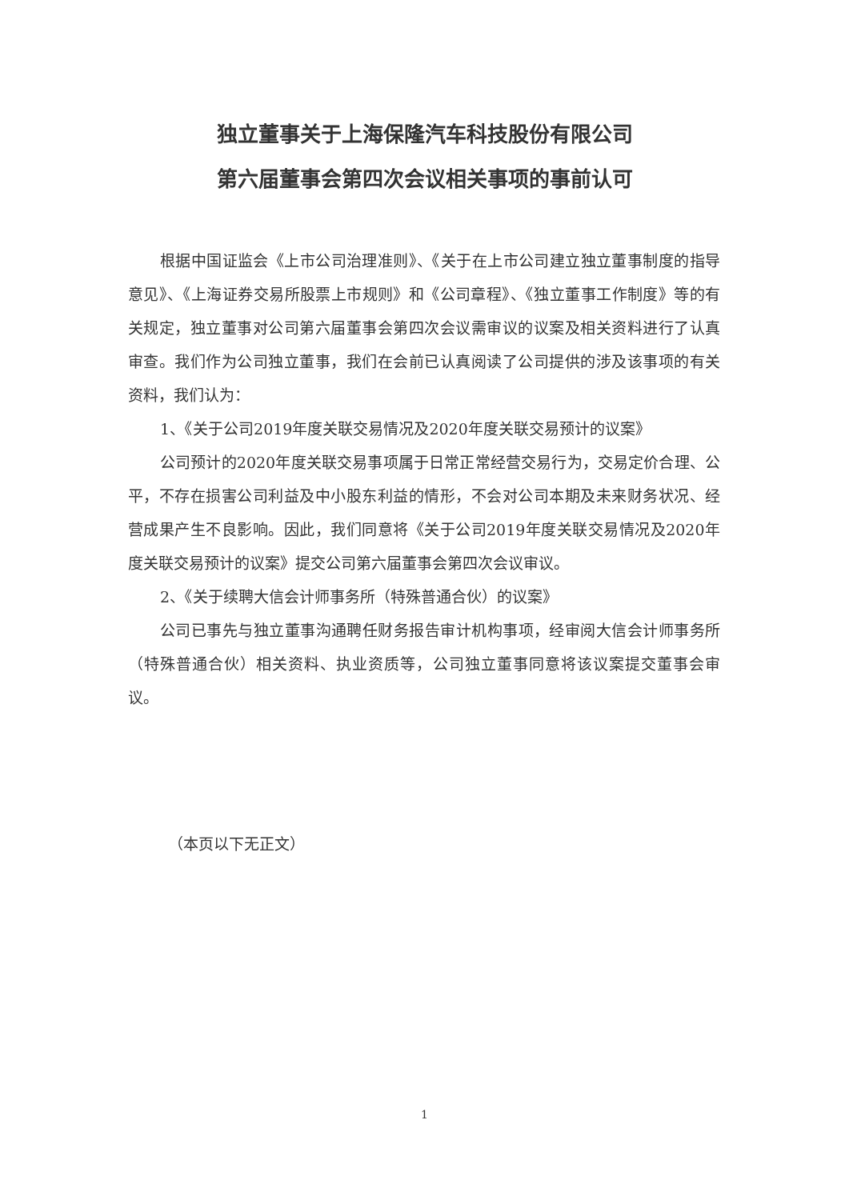独立董事关于上海保隆汽车科技股份有限公司
第六届董事会第四次会议相关事项的事前认可
根据中国证监会《上市公司治理准则》、《关于在上市公司建立独立董事制度的指导意见》、《上海证券交易所股票上市规则》和《公司章程》、《独立董事工作制度》等的有关规定，独立董事对公司第六届董事会第四次会议需审议的议案及相关资料进行了认真审查。我们作为公司独立董事，我们在会前已认真阅读了公司提供的涉及该事项的有关资料，我们认为：
1、《关于公司2019年度关联交易情况及2020年度关联交易预计的议案》
公司预计的2020年度关联交易事项属于日常正常经营交易行为，交易定价合理、公平，不存在损害公司利益及中小股东利益的情形，不会对公司本期及未来财务状况、经营成果产生不良影响。因此，我们同意将《关于公司2019年度关联交易情况及2020年度关联交易预计的议案》提交公司第六届董事会第四次会议审议。
2、《关于续聘大信会计师事务所（特殊普通合伙）的议案》
公司已事先与独立董事沟通聘任财务报告审计机构事项，经审阅大信会计师事务所（特殊普通合伙）相关资料、执业资质等，公司独立董事同意将该议案提交董事会审议。
（本页以下无正文）
1